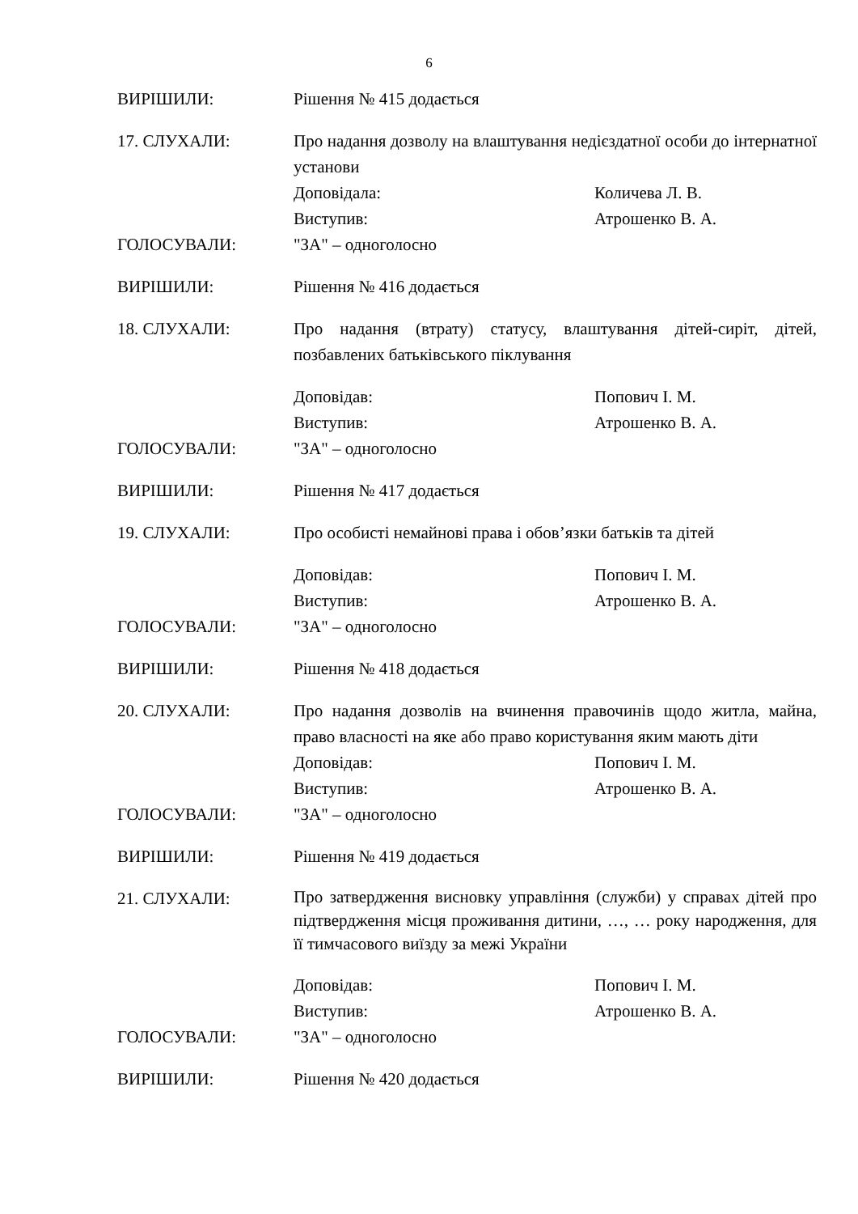6
ВИРІШИЛИ: Рішення № 415 додається
17. СЛУХАЛИ: Про надання дозволу на влаштування недієздатної особи до інтернатної установи
Доповідала: Количева Л. В.
Виступив: Атрошенко В. А.
ГОЛОСУВАЛИ: "ЗА" – одноголосно
ВИРІШИЛИ: Рішення № 416 додається
18. СЛУХАЛИ: Про надання (втрату) статусу, влаштування дітей-сиріт, дітей, позбавлених батьківського піклування
Доповідав: Попович І. М.
Виступив: Атрошенко В. А.
ГОЛОСУВАЛИ: "ЗА" – одноголосно
ВИРІШИЛИ: Рішення № 417 додається
19. СЛУХАЛИ: Про особисті немайнові права і обов’язки батьків та дітей
Доповідав: Попович І. М.
Виступив: Атрошенко В. А.
ГОЛОСУВАЛИ: "ЗА" – одноголосно
ВИРІШИЛИ: Рішення № 418 додається
20. СЛУХАЛИ: Про надання дозволів на вчинення правочинів щодо житла, майна, право власності на яке або право користування яким мають діти
Доповідав: Попович І. М.
Виступив: Атрошенко В. А.
ГОЛОСУВАЛИ: "ЗА" – одноголосно
ВИРІШИЛИ: Рішення № 419 додається
21. СЛУХАЛИ:
Про затвердження висновку управління (служби) у справах дітей про підтвердження місця проживання дитини, …, … року народження, для її тимчасового виїзду за межі України
Доповідав: Попович І. М.
Виступив: Атрошенко В. А.
ГОЛОСУВАЛИ: "ЗА" – одноголосно
ВИРІШИЛИ: Рішення № 420 додається